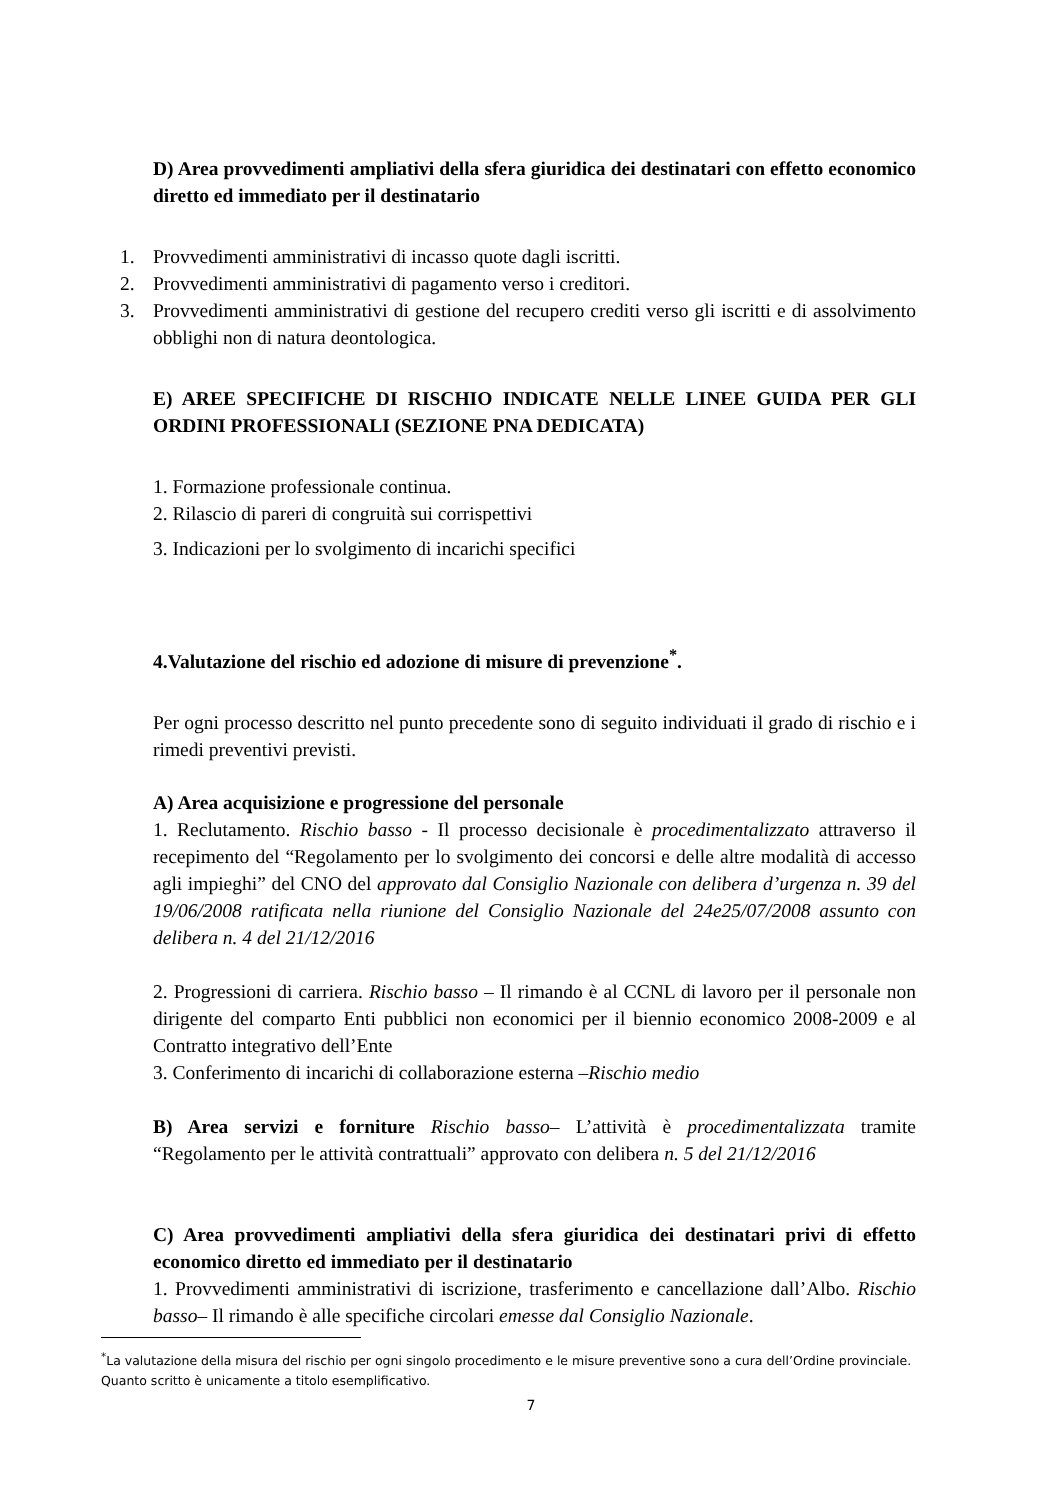D) Area provvedimenti ampliativi della sfera giuridica dei destinatari con effetto economico diretto ed immediato per il destinatario
1. Provvedimenti amministrativi di incasso quote dagli iscritti.
2. Provvedimenti amministrativi di pagamento verso i creditori.
3. Provvedimenti amministrativi di gestione del recupero crediti verso gli iscritti e di assolvimento obblighi non di natura deontologica.
E) AREE SPECIFICHE DI RISCHIO INDICATE NELLE LINEE GUIDA PER GLI ORDINI PROFESSIONALI (SEZIONE PNA DEDICATA)
1. Formazione professionale continua.
2. Rilascio di pareri di congruità sui corrispettivi
3. Indicazioni per lo svolgimento di incarichi specifici
4.Valutazione del rischio ed adozione di misure di prevenzione<sup>*</sup>.
Per ogni processo descritto nel punto precedente sono di seguito individuati il grado di rischio e i rimedi preventivi previsti.
A) Area acquisizione e progressione del personale
1. Reclutamento. Rischio basso - Il processo decisionale è procedimentalizzato attraverso il recepimento del “Regolamento per lo svolgimento dei concorsi e delle altre modalità di accesso agli impieghi” del CNO del approvato dal Consiglio Nazionale con delibera d’urgenza n. 39 del 19/06/2008 ratificata nella riunione del Consiglio Nazionale del 24e25/07/2008 assunto con delibera n. 4 del 21/12/2016
2. Progressioni di carriera. Rischio basso – Il rimando è al CCNL di lavoro per il personale non dirigente del comparto Enti pubblici non economici per il biennio economico 2008-2009 e al Contratto integrativo dell’Ente
3. Conferimento di incarichi di collaborazione esterna –Rischio medio
B) Area servizi e forniture Rischio basso– L’attività è procedimentalizzata tramite “Regolamento per le attività contrattuali” approvato con delibera n. 5 del 21/12/2016
C) Area provvedimenti ampliativi della sfera giuridica dei destinatari privi di effetto economico diretto ed immediato per il destinatario
1. Provvedimenti amministrativi di iscrizione, trasferimento e cancellazione dall’Albo. Rischio basso– Il rimando è alle specifiche circolari emesse dal Consiglio Nazionale.
<sup>*</sup> La valutazione della misura del rischio per ogni singolo procedimento e le misure preventive sono a cura dell’Ordine provinciale. Quanto scritto è unicamente a titolo esemplificativo.
7